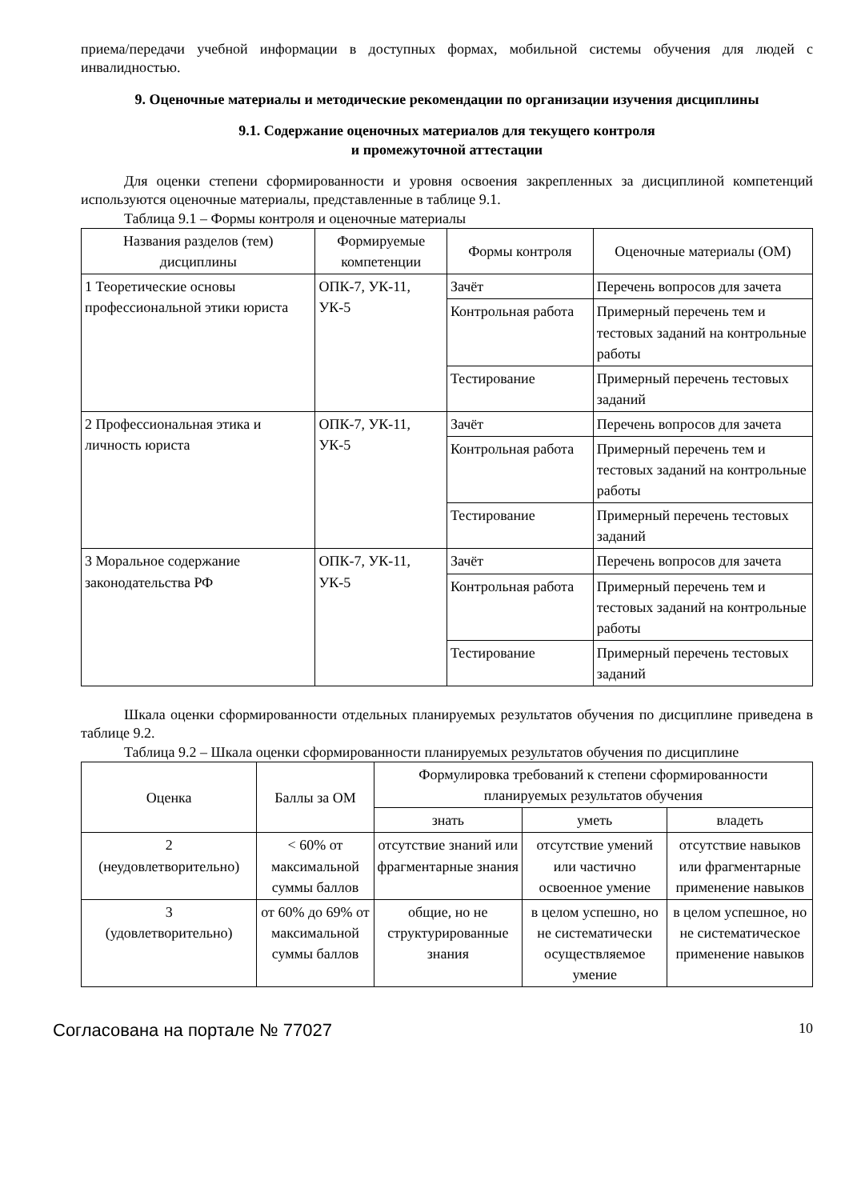приема/передачи учебной информации в доступных формах, мобильной системы обучения для людей с инвалидностью.
9. Оценочные материалы и методические рекомендации по организации изучения дисциплины
9.1. Содержание оценочных материалов для текущего контроля
и промежуточной аттестации
Для оценки степени сформированности и уровня освоения закрепленных за дисциплиной компетенций используются оценочные материалы, представленные в таблице 9.1.
Таблица 9.1 – Формы контроля и оценочные материалы
| Названия разделов (тем) дисциплины | Формируемые компетенции | Формы контроля | Оценочные материалы (ОМ) |
| --- | --- | --- | --- |
| 1 Теоретические основы профессиональной этики юриста | ОПК-7, УК-11, УК-5 | Зачёт | Перечень вопросов для зачета |
| | | Контрольная работа | Примерный перечень тем и тестовых заданий на контрольные работы |
| | | Тестирование | Примерный перечень тестовых заданий |
| 2 Профессиональная этика и личность юриста | ОПК-7, УК-11, УК-5 | Зачёт | Перечень вопросов для зачета |
| | | Контрольная работа | Примерный перечень тем и тестовых заданий на контрольные работы |
| | | Тестирование | Примерный перечень тестовых заданий |
| 3 Моральное содержание законодательства РФ | ОПК-7, УК-11, УК-5 | Зачёт | Перечень вопросов для зачета |
| | | Контрольная работа | Примерный перечень тем и тестовых заданий на контрольные работы |
| | | Тестирование | Примерный перечень тестовых заданий |
Шкала оценки сформированности отдельных планируемых результатов обучения по дисциплине приведена в таблице 9.2.
Таблица 9.2 – Шкала оценки сформированности планируемых результатов обучения по дисциплине
| Оценка | Баллы за ОМ | Формулировка требований к степени сформированности планируемых результатов обучения | | |
| --- | --- | --- | --- | --- |
| | | знать | уметь | владеть |
| 2 (неудовлетворительно) | < 60% от максимальной суммы баллов | отсутствие знаний или фрагментарные знания | отсутствие умений или частично освоенное умение | отсутствие навыков или фрагментарные применение навыков |
| 3 (удовлетворительно) | от 60% до 69% от максимальной суммы баллов | общие, но не структурированные знания | в целом успешно, но не систематически осуществляемое умение | в целом успешное, но не систематическое применение навыков |
Согласована на портале № 77027 10